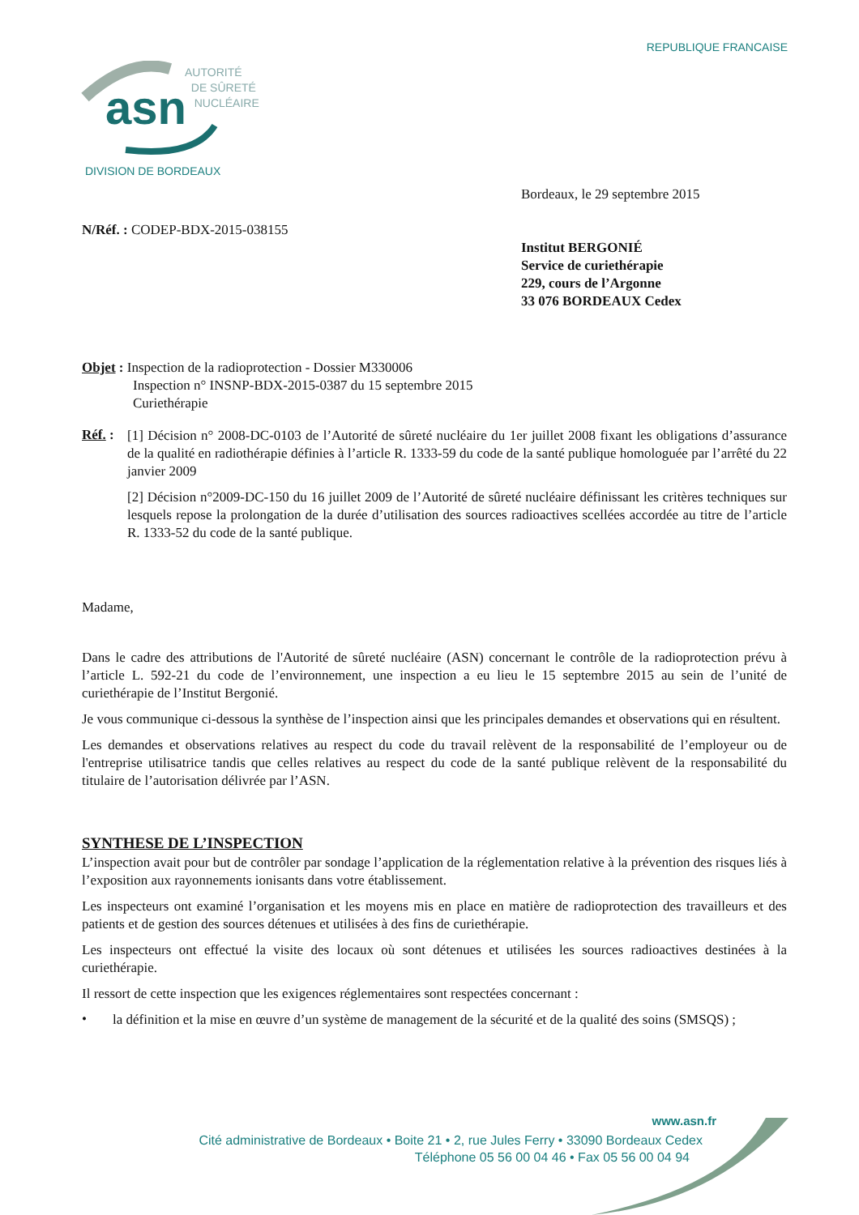REPUBLIQUE FRANCAISE
asn
AUTORITÉ
DE SÛRETÉ
NUCLÉAIRE
DIVISION DE BORDEAUX
Bordeaux, le 29 septembre 2015
N/Réf. : CODEP-BDX-2015-038155
Institut BERGONIÉ
Service de curiethérapie
229, cours de l’Argonne
33 076 BORDEAUX Cedex
Objet : Inspection de la radioprotection - Dossier M330006
Inspection n° INSNP-BDX-2015-0387 du 15 septembre 2015
Curiethérapie
Réf. :
[1] Décision n° 2008-DC-0103 de l’Autorité de sûreté nucléaire du 1er juillet 2008 fixant les obligations d’assurance de la qualité en radiothérapie définies à l’article R. 1333-59 du code de la santé publique homologuée par l’arrêté du 22 janvier 2009
[2] Décision n°2009-DC-150 du 16 juillet 2009 de l’Autorité de sûreté nucléaire définissant les critères techniques sur lesquels repose la prolongation de la durée d’utilisation des sources radioactives scellées accordée au titre de l’article R. 1333-52 du code de la santé publique.
Madame,
Dans le cadre des attributions de l'Autorité de sûreté nucléaire (ASN) concernant le contrôle de la radioprotection prévu à l’article L. 592-21 du code de l’environnement, une inspection a eu lieu le 15 septembre 2015 au sein de l’unité de curiethérapie de l’Institut Bergonié.
Je vous communique ci-dessous la synthèse de l’inspection ainsi que les principales demandes et observations qui en résultent.
Les demandes et observations relatives au respect du code du travail relèvent de la responsabilité de l’employeur ou de l'entreprise utilisatrice tandis que celles relatives au respect du code de la santé publique relèvent de la responsabilité du titulaire de l’autorisation délivrée par l’ASN.
SYNTHESE DE L’INSPECTION
L’inspection avait pour but de contrôler par sondage l’application de la réglementation relative à la prévention des risques liés à l’exposition aux rayonnements ionisants dans votre établissement.
Les inspecteurs ont examiné l’organisation et les moyens mis en place en matière de radioprotection des travailleurs et des patients et de gestion des sources détenues et utilisées à des fins de curiethérapie.
Les inspecteurs ont effectué la visite des locaux où sont détenues et utilisées les sources radioactives destinées à la curiethérapie.
Il ressort de cette inspection que les exigences réglementaires sont respectées concernant :
•
la définition et la mise en œuvre d’un système de management de la sécurité et de la qualité des soins (SMSQS) ;
www.asn.fr
Cité administrative de Bordeaux • Boite 21 • 2, rue Jules Ferry • 33090 Bordeaux Cedex
Téléphone 05 56 00 04 46 • Fax 05 56 00 04 94